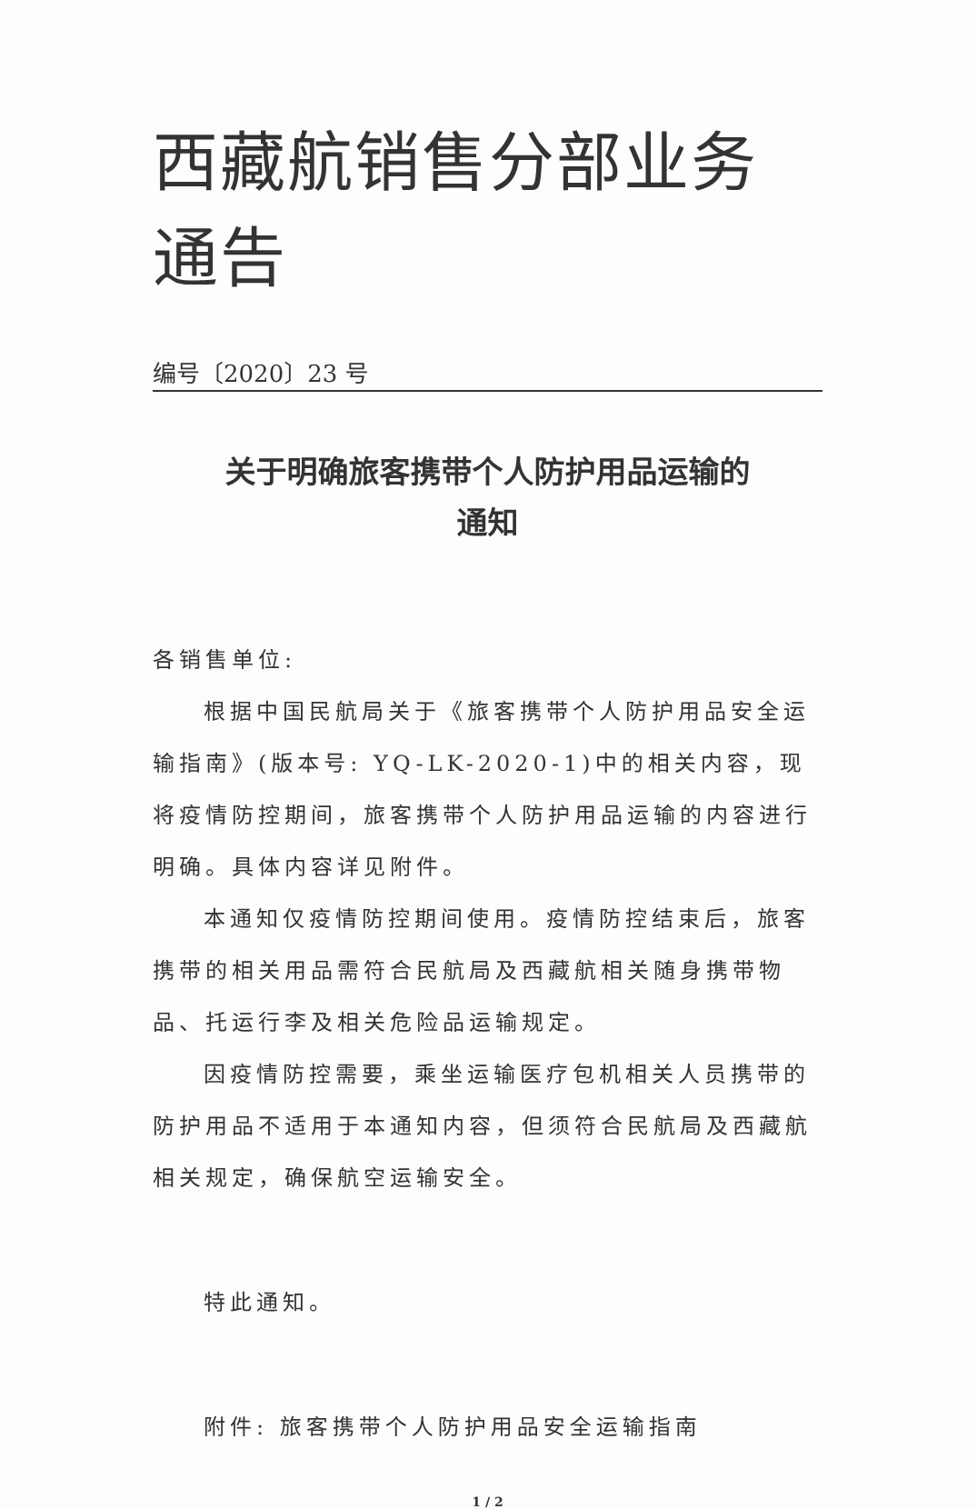西藏航销售分部业务通告
编号〔2020〕23 号
关于明确旅客携带个人防护用品运输的
通知
各销售单位:
根据中国民航局关于《旅客携带个人防护用品安全运输指南》(版本号: YQ-LK-2020-1)中的相关内容，现将疫情防控期间，旅客携带个人防护用品运输的内容进行明确。具体内容详见附件。
本通知仅疫情防控期间使用。疫情防控结束后，旅客携带的相关用品需符合民航局及西藏航相关随身携带物品、托运行李及相关危险品运输规定。
因疫情防控需要，乘坐运输医疗包机相关人员携带的防护用品不适用于本通知内容，但须符合民航局及西藏航相关规定，确保航空运输安全。
特此通知。
附件: 旅客携带个人防护用品安全运输指南
1 / 2